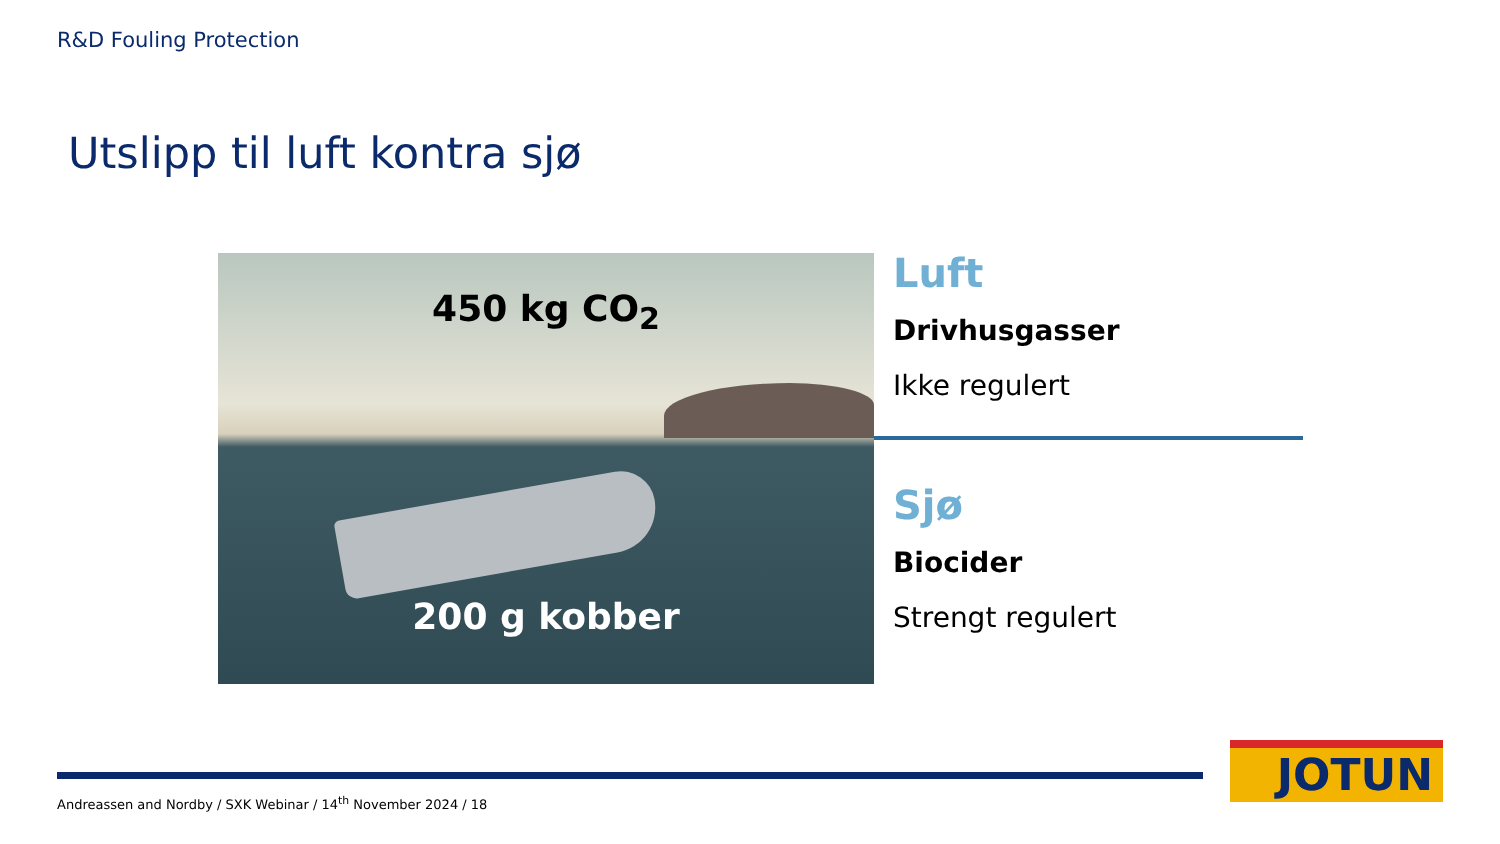R&D Fouling Protection
Utslipp til luft kontra sjø
450 kg CO<sub>2</sub>
200 g kobber
Luft
Drivhusgasser
Ikke regulert
Sjø
Biocider
Strengt regulert
Andreassen and Nordby / SXK Webinar / 14<sup>th</sup> November 2024 / 18
JOTUN